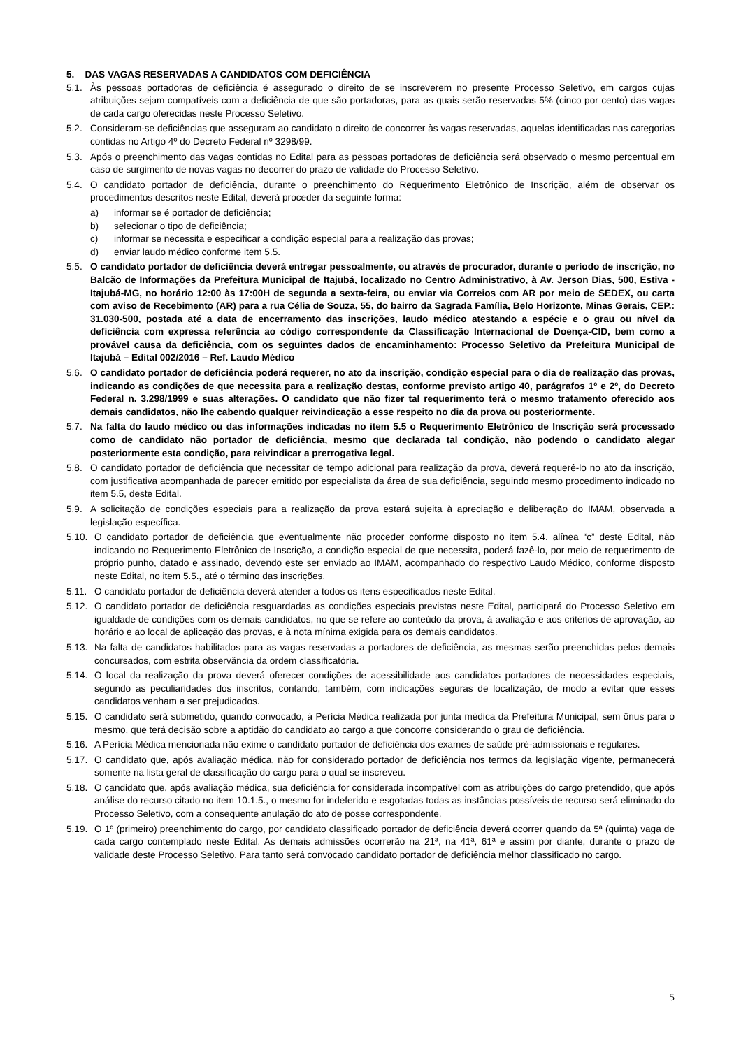5. DAS VAGAS RESERVADAS A CANDIDATOS COM DEFICIÊNCIA
5.1. Às pessoas portadoras de deficiência é assegurado o direito de se inscreverem no presente Processo Seletivo, em cargos cujas atribuições sejam compatíveis com a deficiência de que são portadoras, para as quais serão reservadas 5% (cinco por cento) das vagas de cada cargo oferecidas neste Processo Seletivo.
5.2. Consideram-se deficiências que asseguram ao candidato o direito de concorrer às vagas reservadas, aquelas identificadas nas categorias contidas no Artigo 4º do Decreto Federal nº 3298/99.
5.3. Após o preenchimento das vagas contidas no Edital para as pessoas portadoras de deficiência será observado o mesmo percentual em caso de surgimento de novas vagas no decorrer do prazo de validade do Processo Seletivo.
5.4. O candidato portador de deficiência, durante o preenchimento do Requerimento Eletrônico de Inscrição, além de observar os procedimentos descritos neste Edital, deverá proceder da seguinte forma:
a) informar se é portador de deficiência;
b) selecionar o tipo de deficiência;
c) informar se necessita e especificar a condição especial para a realização das provas;
d) enviar laudo médico conforme item 5.5.
5.5. O candidato portador de deficiência deverá entregar pessoalmente, ou através de procurador, durante o período de inscrição, no Balcão de Informações da Prefeitura Municipal de Itajubá, localizado no Centro Administrativo, à Av. Jerson Dias, 500, Estiva - Itajubá-MG, no horário 12:00 às 17:00H de segunda a sexta-feira, ou enviar via Correios com AR por meio de SEDEX, ou carta com aviso de Recebimento (AR) para a rua Célia de Souza, 55, do bairro da Sagrada Família, Belo Horizonte, Minas Gerais, CEP.: 31.030-500, postada até a data de encerramento das inscrições, laudo médico atestando a espécie e o grau ou nível da deficiência com expressa referência ao código correspondente da Classificação Internacional de Doença-CID, bem como a provável causa da deficiência, com os seguintes dados de encaminhamento: Processo Seletivo da Prefeitura Municipal de Itajubá – Edital 002/2016 – Ref. Laudo Médico
5.6. O candidato portador de deficiência poderá requerer, no ato da inscrição, condição especial para o dia de realização das provas, indicando as condições de que necessita para a realização destas, conforme previsto artigo 40, parágrafos 1º e 2º, do Decreto Federal n. 3.298/1999 e suas alterações. O candidato que não fizer tal requerimento terá o mesmo tratamento oferecido aos demais candidatos, não lhe cabendo qualquer reivindicação a esse respeito no dia da prova ou posteriormente.
5.7. Na falta do laudo médico ou das informações indicadas no item 5.5 o Requerimento Eletrônico de Inscrição será processado como de candidato não portador de deficiência, mesmo que declarada tal condição, não podendo o candidato alegar posteriormente esta condição, para reivindicar a prerrogativa legal.
5.8. O candidato portador de deficiência que necessitar de tempo adicional para realização da prova, deverá requerê-lo no ato da inscrição, com justificativa acompanhada de parecer emitido por especialista da área de sua deficiência, seguindo mesmo procedimento indicado no item 5.5, deste Edital.
5.9. A solicitação de condições especiais para a realização da prova estará sujeita à apreciação e deliberação do IMAM, observada a legislação específica.
5.10. O candidato portador de deficiência que eventualmente não proceder conforme disposto no item 5.4. alínea “c” deste Edital, não indicando no Requerimento Eletrônico de Inscrição, a condição especial de que necessita, poderá fazê-lo, por meio de requerimento de próprio punho, datado e assinado, devendo este ser enviado ao IMAM, acompanhado do respectivo Laudo Médico, conforme disposto neste Edital, no item 5.5., até o término das inscrições.
5.11. O candidato portador de deficiência deverá atender a todos os itens especificados neste Edital.
5.12. O candidato portador de deficiência resguardadas as condições especiais previstas neste Edital, participará do Processo Seletivo em igualdade de condições com os demais candidatos, no que se refere ao conteúdo da prova, à avaliação e aos critérios de aprovação, ao horário e ao local de aplicação das provas, e à nota mínima exigida para os demais candidatos.
5.13. Na falta de candidatos habilitados para as vagas reservadas a portadores de deficiência, as mesmas serão preenchidas pelos demais concursados, com estrita observância da ordem classificatória.
5.14. O local da realização da prova deverá oferecer condições de acessibilidade aos candidatos portadores de necessidades especiais, segundo as peculiaridades dos inscritos, contando, também, com indicações seguras de localização, de modo a evitar que esses candidatos venham a ser prejudicados.
5.15. O candidato será submetido, quando convocado, à Perícia Médica realizada por junta médica da Prefeitura Municipal, sem ônus para o mesmo, que terá decisão sobre a aptidão do candidato ao cargo a que concorre considerando o grau de deficiência.
5.16. A Perícia Médica mencionada não exime o candidato portador de deficiência dos exames de saúde pré-admissionais e regulares.
5.17. O candidato que, após avaliação médica, não for considerado portador de deficiência nos termos da legislação vigente, permanecerá somente na lista geral de classificação do cargo para o qual se inscreveu.
5.18. O candidato que, após avaliação médica, sua deficiência for considerada incompatível com as atribuições do cargo pretendido, que após análise do recurso citado no item 10.1.5., o mesmo for indeferido e esgotadas todas as instâncias possíveis de recurso será eliminado do Processo Seletivo, com a consequente anulação do ato de posse correspondente.
5.19. O 1º (primeiro) preenchimento do cargo, por candidato classificado portador de deficiência deverá ocorrer quando da 5ª (quinta) vaga de cada cargo contemplado neste Edital. As demais admissões ocorrerão na 21ª, na 41ª, 61ª e assim por diante, durante o prazo de validade deste Processo Seletivo. Para tanto será convocado candidato portador de deficiência melhor classificado no cargo.
5